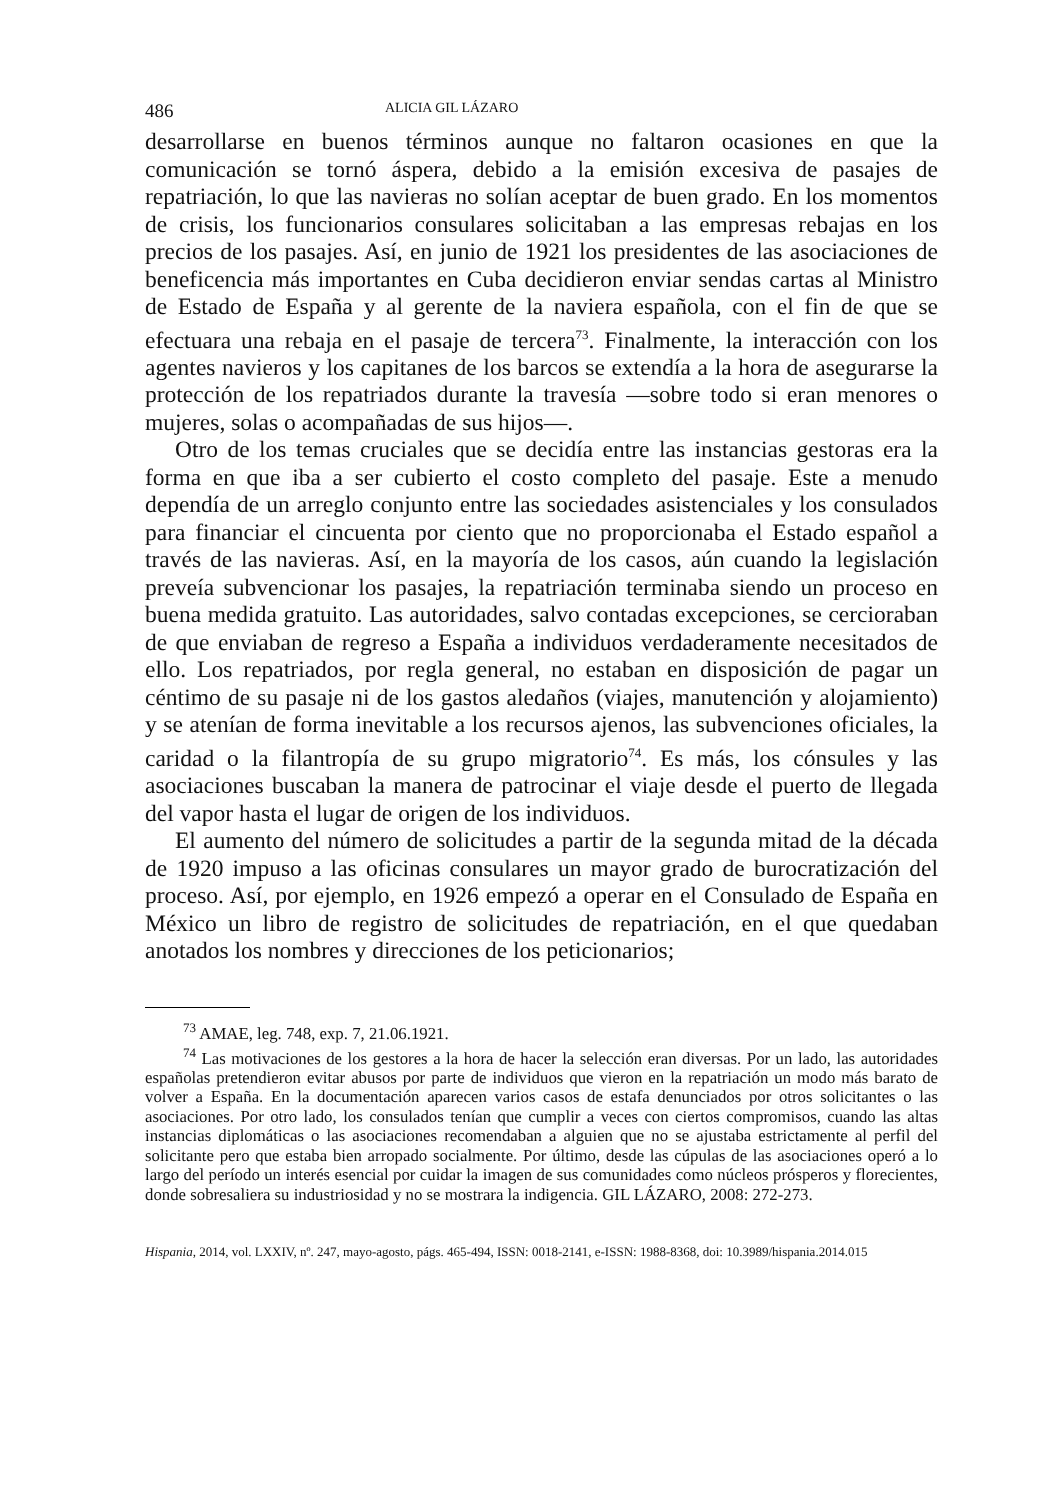486 ALICIA GIL LÁZARO
desarrollarse en buenos términos aunque no faltaron ocasiones en que la comunicación se tornó áspera, debido a la emisión excesiva de pasajes de repatriación, lo que las navieras no solían aceptar de buen grado. En los momentos de crisis, los funcionarios consulares solicitaban a las empresas rebajas en los precios de los pasajes. Así, en junio de 1921 los presidentes de las asociaciones de beneficencia más importantes en Cuba decidieron enviar sendas cartas al Ministro de Estado de España y al gerente de la naviera española, con el fin de que se efectuara una rebaja en el pasaje de tercera<sup>73</sup>. Finalmente, la interacción con los agentes navieros y los capitanes de los barcos se extendía a la hora de asegurarse la protección de los repatriados durante la travesía —sobre todo si eran menores o mujeres, solas o acompañadas de sus hijos—.
Otro de los temas cruciales que se decidía entre las instancias gestoras era la forma en que iba a ser cubierto el costo completo del pasaje. Este a menudo dependía de un arreglo conjunto entre las sociedades asistenciales y los consulados para financiar el cincuenta por ciento que no proporcionaba el Estado español a través de las navieras. Así, en la mayoría de los casos, aún cuando la legislación preveía subvencionar los pasajes, la repatriación terminaba siendo un proceso en buena medida gratuito. Las autoridades, salvo contadas excepciones, se cercioraban de que enviaban de regreso a España a individuos verdaderamente necesitados de ello. Los repatriados, por regla general, no estaban en disposición de pagar un céntimo de su pasaje ni de los gastos aledaños (viajes, manutención y alojamiento) y se atenían de forma inevitable a los recursos ajenos, las subvenciones oficiales, la caridad o la filantropía de su grupo migratorio<sup>74</sup>. Es más, los cónsules y las asociaciones buscaban la manera de patrocinar el viaje desde el puerto de llegada del vapor hasta el lugar de origen de los individuos.
El aumento del número de solicitudes a partir de la segunda mitad de la década de 1920 impuso a las oficinas consulares un mayor grado de burocratización del proceso. Así, por ejemplo, en 1926 empezó a operar en el Consulado de España en México un libro de registro de solicitudes de repatriación, en el que quedaban anotados los nombres y direcciones de los peticionarios;
<sup>73</sup> AMAE, leg. 748, exp. 7, 21.06.1921.
<sup>74</sup> Las motivaciones de los gestores a la hora de hacer la selección eran diversas. Por un lado, las autoridades españolas pretendieron evitar abusos por parte de individuos que vieron en la repatriación un modo más barato de volver a España. En la documentación aparecen varios casos de estafa denunciados por otros solicitantes o las asociaciones. Por otro lado, los consulados tenían que cumplir a veces con ciertos compromisos, cuando las altas instancias diplomáticas o las asociaciones recomendaban a alguien que no se ajustaba estrictamente al perfil del solicitante pero que estaba bien arropado socialmente. Por último, desde las cúpulas de las asociaciones operó a lo largo del período un interés esencial por cuidar la imagen de sus comunidades como núcleos prósperos y florecientes, donde sobresaliera su industriosidad y no se mostrara la indigencia. GIL LÁZARO, 2008: 272-273.
Hispania, 2014, vol. LXXIV, nº. 247, mayo-agosto, págs. 465-494, ISSN: 0018-2141, e-ISSN: 1988-8368, doi: 10.3989/hispania.2014.015